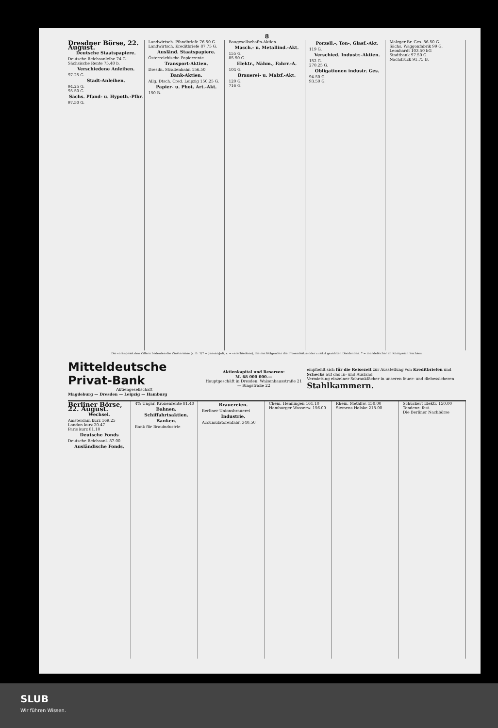8
Dresdner Börse, 22. August.
Deutsche Staatspapiere.
Deutsche Reichsanleihe 74 G.
Sächsische Rente 75.40 b.
Verschiedene Anleihen.
97.25 G.
Stadt-Anleihen.
94.25 G.
95.50 G.
Sächs. Pfand- u. Hypoth.-Pfbr.
97.50 G.
Landwirtsch. Pfandbriefe 76.50 G.
Landwirtsch. Kreditbriefe 87.75 G.
Ausländ. Staatspapiere.
Österreichische Papierrente
Transport-Aktien.
Dresdn. Straßenbahn 156.50
Bank-Aktien.
Allg. Dtsch. Cred. Leipzig 150.25 G.
Papier- u. Phot. Art.-Akt.
150 B.
Baugesellschafts-Aktien.
Masch.- u. Metallind.-Akt.
155 G.
85.50 G.
Elektr., Nähm., Fahrr.-A.
104 G.
Brauerei- u. Malzf.-Akt.
120 G.
716 G.
Porzell.-, Ton-, Glasf.-Akt.
119 G.
Verschied. Industr.-Aktien.
152 G.
270.25 G.
Obligationen industr. Ges.
94.50 G.
93.50 G.
Malzger Br. Ges. 86.50 G.
Sächs. Waggonfabrik 99 G.
Leonhardt 103.50 bG
Stadtbank 97.50 G.
Nachdruck 91.75 B.
Die vorangesetzten Ziffern bedeuten die Zinstermine (z. B. 1/7 = Januar-Juli, v. = verschiedene), die nachfolgenden die Prozentsätze oder zuletzt gezahlten Dividenden. * = mündelsicher im Königreich Sachsen.
Mitteldeutsche Privat-Bank
Aktiengesellschaft
Magdeburg — Dresden — Leipzig — Hamburg
Aktienkapital und Reserven:
M. 68 000 000.—
Hauptgeschäft in Dresden: Waisenhausstraße 21 — Ringstraße 22
empfiehlt sich für die Reisezeit zur Ausstellung von Kreditbriefen und Schecks auf das In- und Ausland
Vermietung einzelner Schrankfächer in unseren feuer- und diebessicheren Stahlkammern.
Berliner Börse, 22. August.
Wechsel.
Amsterdam kurz 169.25
London kurz 20.47
Paris kurz 81.10
Deutsche Fonds
Deutsche Reichsanl. 87.00
Ausländische Fonds.
4% Ungar. Kronenrente 81.40
Bahnen.
Schiffahrtsaktien.
Banken.
Bank für Brauindustrie
Brauereien.
Berliner Unionsbrauerei
Industrie.
Accumulatorenfabr. 340.50
Chem. Henningen 161.10
Hamburger Wasserw. 156.00
Rhein. Metallw. 150.00
Siemens Halske 218.00
Schuckert Elektr. 150.00
Tendenz: fest.
Die Berliner Nachbörse
SLUB
Wir führen Wissen.